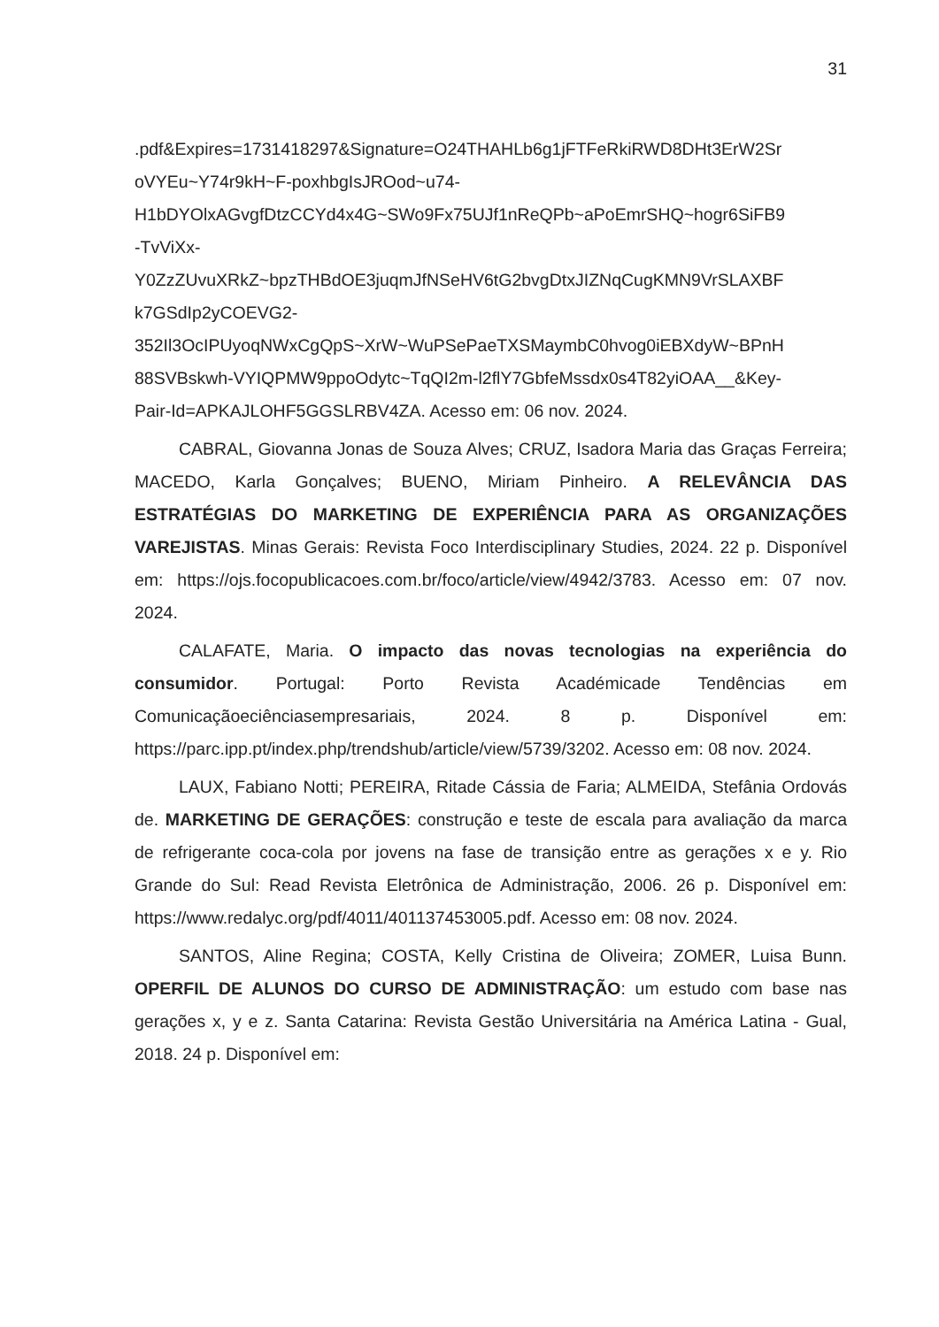31
.pdf&Expires=1731418297&Signature=O24THAHLb6g1jFTFeRkiRWD8DHt3ErW2Sr
oVYEu~Y74r9kH~F-poxhbgIsJROod~u74-
H1bDYOlxAGvgfDtzCCYd4x4G~SWo9Fx75UJf1nReQPb~aPoEmrSHQ~hogr6SiFB9
-TvViXx-
Y0ZzZUvuXRkZ~bpzTHBdOE3juqmJfNSeHV6tG2bvgDtxJIZNqCugKMN9VrSLAXBF
k7GSdIp2yCOEVG2-
352Il3OcIPUyoqNWxCgQpS~XrW~WuPSePaeTXSMaymbC0hvog0iEBXdyW~BPnH
88SVBskwh-VYIQPMW9ppoOdytc~TqQI2m-l2flY7GbfeMssdx0s4T82yiOAA__&Key-
Pair-Id=APKAJLOHF5GGSLRBV4ZA. Acesso em: 06 nov. 2024.
CABRAL, Giovanna Jonas de Souza Alves; CRUZ, Isadora Maria das Graças Ferreira; MACEDO, Karla Gonçalves; BUENO, Miriam Pinheiro. A RELEVÂNCIA DAS ESTRATÉGIAS DO MARKETING DE EXPERIÊNCIA PARA AS ORGANIZAÇÕES VAREJISTAS. Minas Gerais: Revista Foco Interdisciplinary Studies, 2024. 22 p. Disponível em: https://ojs.focopublicacoes.com.br/foco/article/view/4942/3783. Acesso em: 07 nov. 2024.
CALAFATE, Maria. O impacto das novas tecnologias na experiência do consumidor. Portugal: Porto Revista Académicade Tendências em Comunicaçãoeciênciasempresariais, 2024. 8 p. Disponível em: https://parc.ipp.pt/index.php/trendshub/article/view/5739/3202. Acesso em: 08 nov. 2024.
LAUX, Fabiano Notti; PEREIRA, Ritade Cássia de Faria; ALMEIDA, Stefânia Ordovás de. MARKETING DE GERAÇÕES: construção e teste de escala para avaliação da marca de refrigerante coca-cola por jovens na fase de transição entre as gerações x e y. Rio Grande do Sul: Read Revista Eletrônica de Administração, 2006. 26 p. Disponível em: https://www.redalyc.org/pdf/4011/401137453005.pdf. Acesso em: 08 nov. 2024.
SANTOS, Aline Regina; COSTA, Kelly Cristina de Oliveira; ZOMER, Luisa Bunn. OPERFIL DE ALUNOS DO CURSO DE ADMINISTRAÇÃO: um estudo com base nas gerações x, y e z. Santa Catarina: Revista Gestão Universitária na América Latina - Gual, 2018. 24 p. Disponível em: